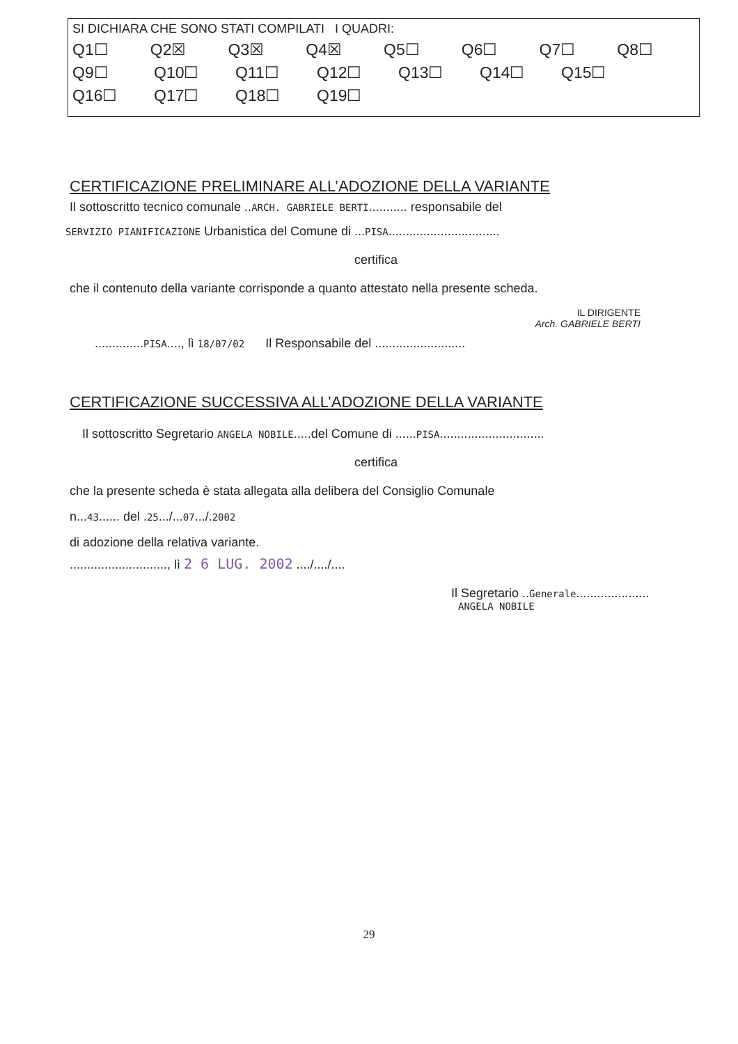SI DICHIARA CHE SONO STATI COMPILATI I QUADRI:
Q1☐ Q2☒ Q3☒ Q4☒ Q5☐ Q6☐ Q7☐ Q8☐
Q9☐ Q10☐ Q11☐ Q12☐ Q13☐ Q14☐ Q15☐
Q16☐ Q17☐ Q18☐ Q19☐
CERTIFICAZIONE PRELIMINARE ALL’ADOZIONE DELLA VARIANTE
Il sottoscritto tecnico comunale ..ARCH. GABRIELE BERTI........... responsabile del
SERVIZIO PIANIFICAZIONE Urbanistica del Comune di ...PISA................................
certifica
che il contenuto della variante corrisponde a quanto attestato nella presente scheda.
IL DIRIGENTE
Arch. GABRIELE BERTI
..............PISA...., lì 18/07/02 Il Responsabile del ..........................
CERTIFICAZIONE SUCCESSIVA ALL’ADOZIONE DELLA VARIANTE
Il sottoscritto Segretario ANGELA NOBILE.....del Comune di ......PISA..............................
certifica
che la presente scheda è stata allegata alla delibera del Consiglio Comunale
n...43...... del .25.../...07.../.2002
di adozione della relativa variante.
............................, lì 2 6 LUG. 2002 ..../..../....
Il Segretario ..Generale.....................
ANGELA NOBILE
29